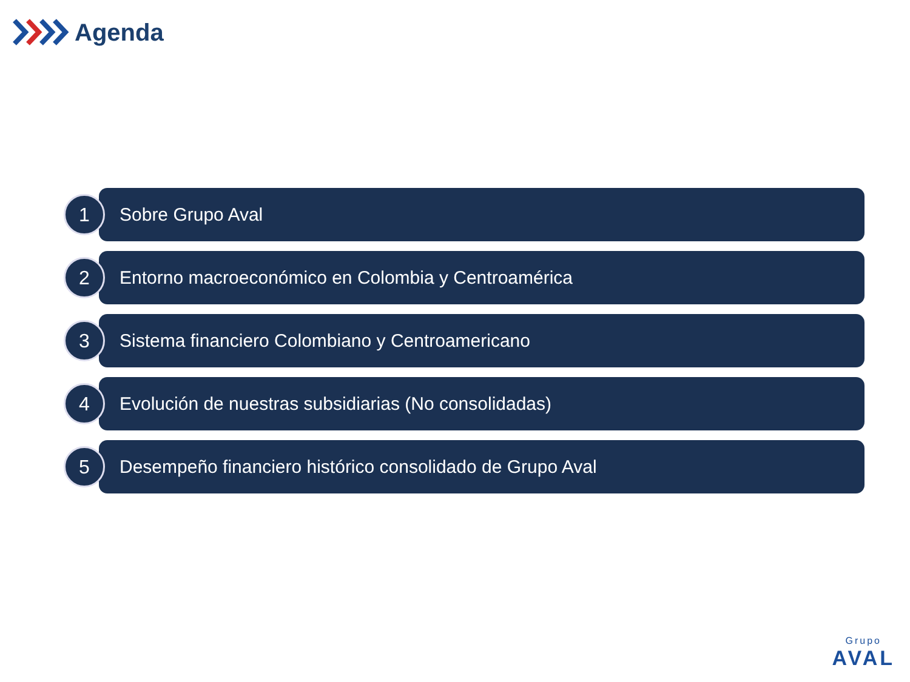Agenda
1
Sobre Grupo Aval
2
Entorno macroeconómico en Colombia y Centroamérica
3
Sistema financiero Colombiano y Centroamericano
4
Evolución de nuestras subsidiarias (No consolidadas)
5
Desempeño financiero histórico consolidado de Grupo Aval
Grupo
AVAL